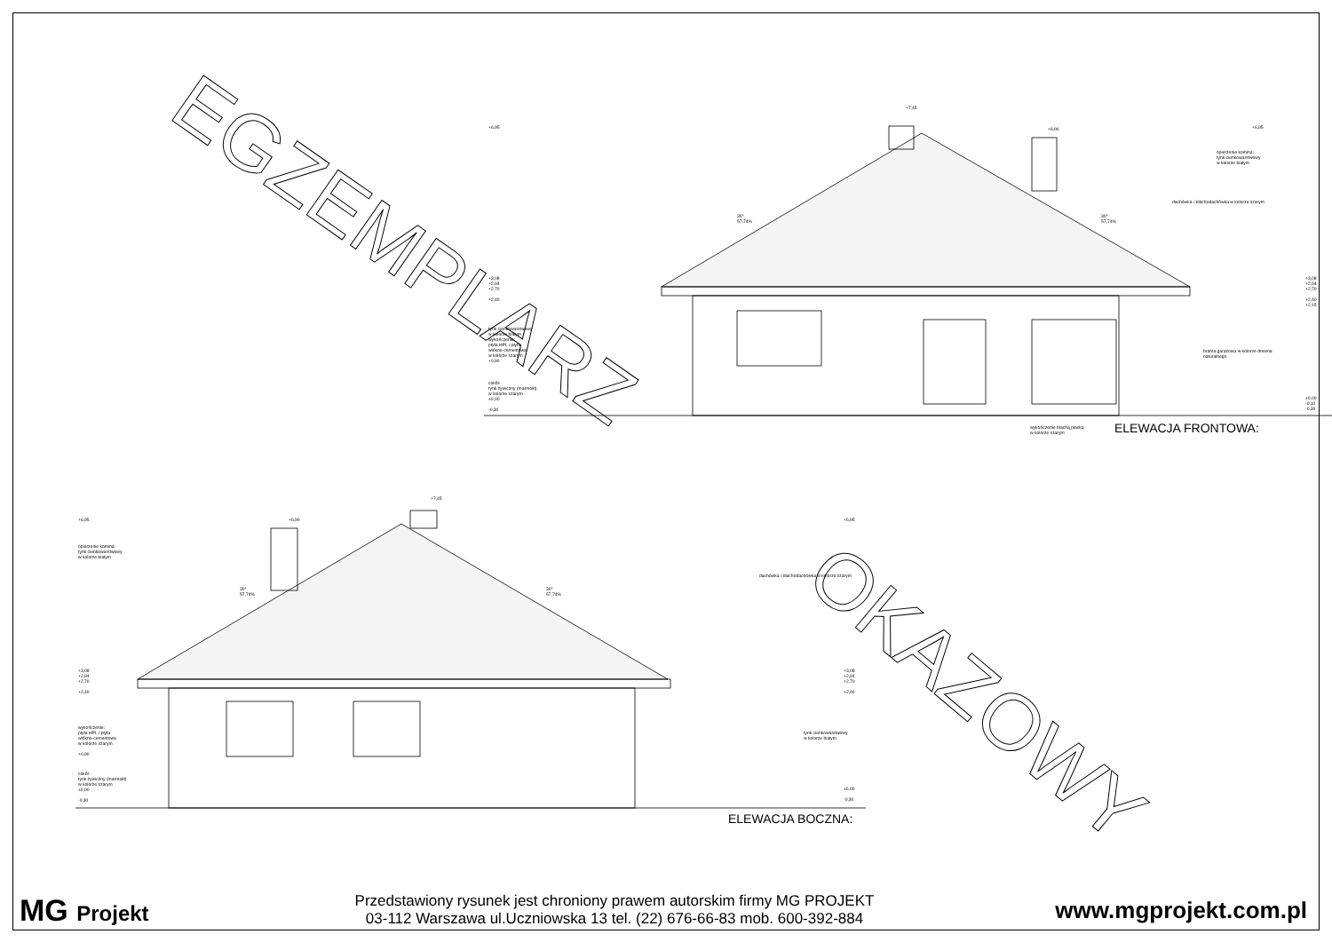+6,95
+7,45
+6,90 +6,95
opierzenie komina:
tynk cienkowarstwowy
w kolorze białym
dachówka / blachodachówka w kolorze szarym
30°
57,74%
30°
57,74%
+3,08
+2,94
+2,70
+2,40
+3,08
+2,94
+2,70
+2,40
+2,15
tynk cienkowarstwowy
w kolorze białym
wykończenie:
płyta HPL / płyta
włókno-cementowa
w kolorze szarym
+0,90
cokół:
tynk żywiczny (marmolit)
w kolorze szarym
±0,00
-0,30
brama garażowa w kolorze drewna
naturalnego
±0,00
-0,10
-0,30
wykończenie blachą płaską
w kolorze szarym
ELEWACJA FRONTOWA:
+7,45
+6,95 +6,90 +6,95
opierzenie komina:
tynk cienkowarstwowy
w kolorze białym
dachówka / blachodachówka w kolorze szarym
30°
57,74%
30°
57,74%
+3,08
+2,94
+2,70
+2,40
+3,08
+2,94
+2,70
+2,40
wykończenie:
płyta HPL / płyta
włókno-cementowa
w kolorze szarym
+0,90
tynk cienkowarstwowy
w kolorze białym
cokół:
tynk żywiczny (marmolit)
w kolorze szarym
±0,00
-0,30
±0,00
-0,30
ELEWACJA BOCZNA:
EGZEMPLARZ
OKAZOWY
MG Projekt
Przedstawiony rysunek jest chroniony prawem autorskim firmy MG PROJEKT
03-112 Warszawa ul.Uczniowska 13 tel. (22) 676-66-83 mob. 600-392-884
www.mgprojekt.com.pl